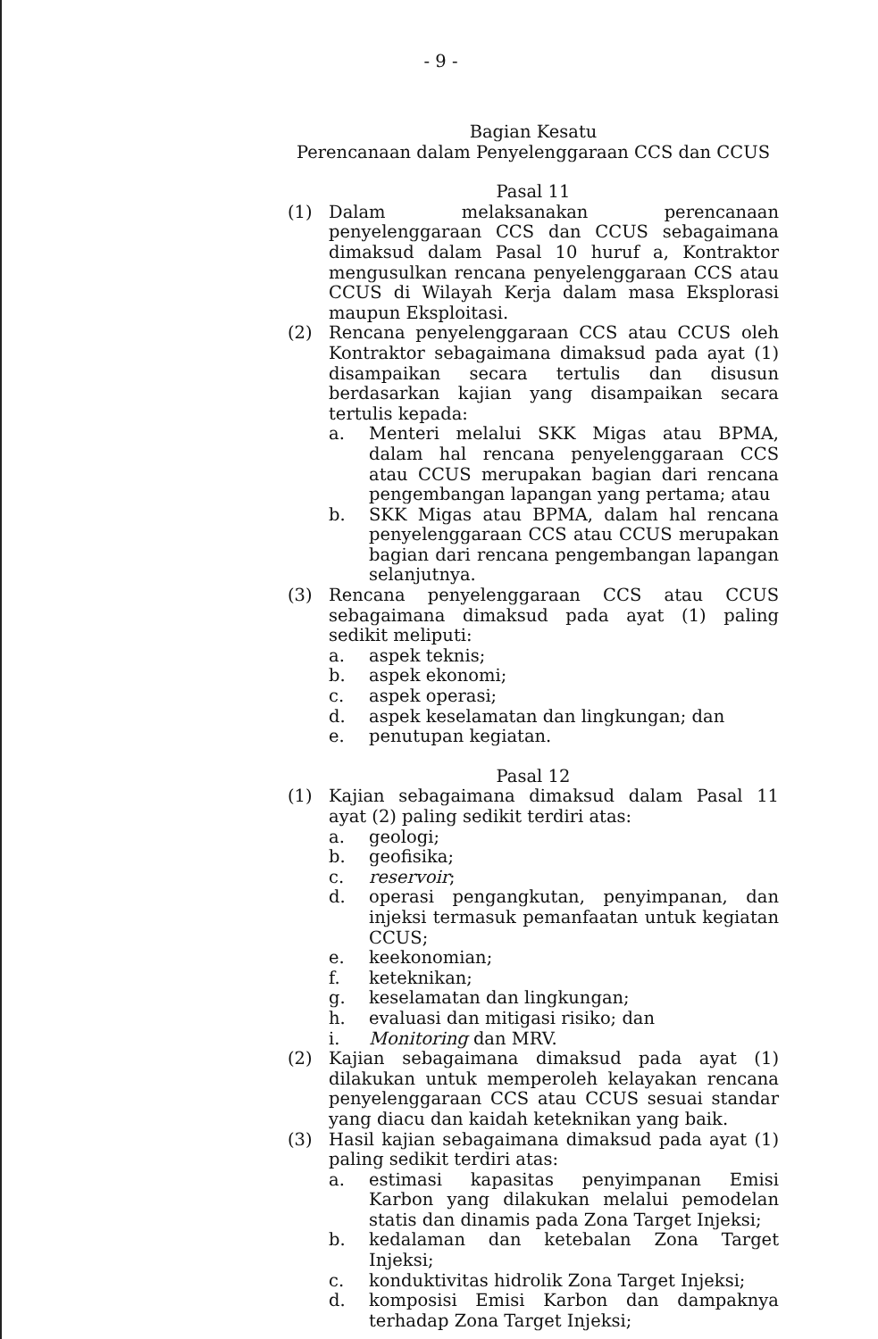- 9 -
Bagian Kesatu
Perencanaan dalam Penyelenggaraan CCS dan CCUS
Pasal 11
(1) Dalam melaksanakan perencanaan penyelenggaraan CCS dan CCUS sebagaimana dimaksud dalam Pasal 10 huruf a, Kontraktor mengusulkan rencana penyelenggaraan CCS atau CCUS di Wilayah Kerja dalam masa Eksplorasi maupun Eksploitasi.
(2) Rencana penyelenggaraan CCS atau CCUS oleh Kontraktor sebagaimana dimaksud pada ayat (1) disampaikan secara tertulis dan disusun berdasarkan kajian yang disampaikan secara tertulis kepada:
a. Menteri melalui SKK Migas atau BPMA, dalam hal rencana penyelenggaraan CCS atau CCUS merupakan bagian dari rencana pengembangan lapangan yang pertama; atau
b. SKK Migas atau BPMA, dalam hal rencana penyelenggaraan CCS atau CCUS merupakan bagian dari rencana pengembangan lapangan selanjutnya.
(3) Rencana penyelenggaraan CCS atau CCUS sebagaimana dimaksud pada ayat (1) paling sedikit meliputi:
a. aspek teknis;
b. aspek ekonomi;
c. aspek operasi;
d. aspek keselamatan dan lingkungan; dan
e. penutupan kegiatan.
Pasal 12
(1) Kajian sebagaimana dimaksud dalam Pasal 11 ayat (2) paling sedikit terdiri atas:
a. geologi;
b. geofisika;
c. reservoir;
d. operasi pengangkutan, penyimpanan, dan injeksi termasuk pemanfaatan untuk kegiatan CCUS;
e. keekonomian;
f. keteknikan;
g. keselamatan dan lingkungan;
h. evaluasi dan mitigasi risiko; dan
i. Monitoring dan MRV.
(2) Kajian sebagaimana dimaksud pada ayat (1) dilakukan untuk memperoleh kelayakan rencana penyelenggaraan CCS atau CCUS sesuai standar yang diacu dan kaidah keteknikan yang baik.
(3) Hasil kajian sebagaimana dimaksud pada ayat (1) paling sedikit terdiri atas:
a. estimasi kapasitas penyimpanan Emisi Karbon yang dilakukan melalui pemodelan statis dan dinamis pada Zona Target Injeksi;
b. kedalaman dan ketebalan Zona Target Injeksi;
c. konduktivitas hidrolik Zona Target Injeksi;
d. komposisi Emisi Karbon dan dampaknya terhadap Zona Target Injeksi;